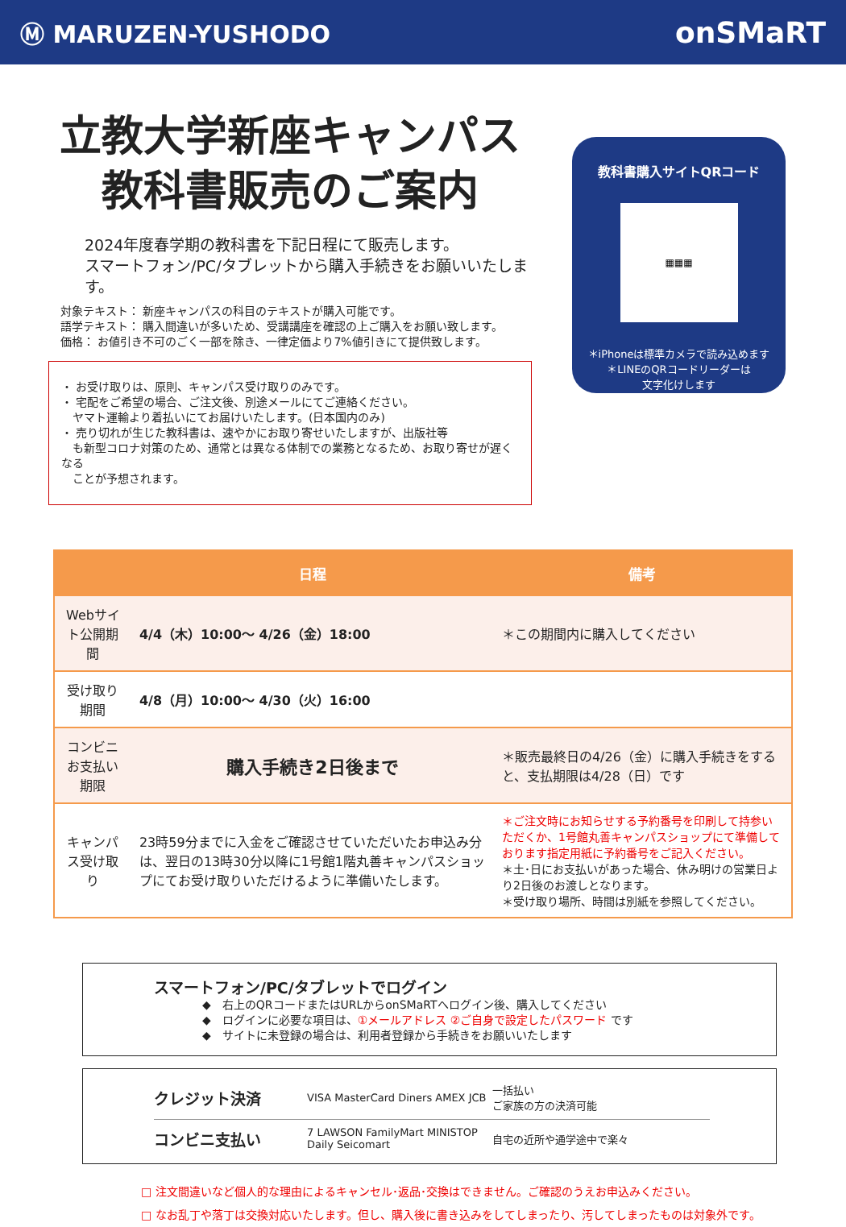Ⓜ MARUZEN-YUSHODO
onSMaRT
立教大学新座キャンパス
教科書販売のご案内
2024年度春学期の教科書を下記日程にて販売します。
スマートフォン/PC/タブレットから購入手続きをお願いいたします。
対象テキスト： 新座キャンパスの科目のテキストが購入可能です。
語学テキスト： 購入間違いが多いため、受講講座を確認の上ご購入をお願い致します。
価格： お値引き不可のごく一部を除き、一律定価より7%値引きにて提供致します。
・ お受け取りは、原則、キャンパス受け取りのみです。
・ 宅配をご希望の場合、ご注文後、別途メールにてご連絡ください。
　ヤマト運輸より着払いにてお届けいたします。(日本国内のみ)
・ 売り切れが生じた教科書は、速やかにお取り寄せいたしますが、出版社等
　も新型コロナ対策のため、通常とは異なる体制での業務となるため、お取り寄せが遅くなる
　ことが予想されます。
教科書購入サイトQRコード
▦▦▦
＊iPhoneは標準カメラで読み込めます
＊LINEのQRコードリーダーは
文字化けします
| | 日程 | 備考 |
| --- | --- | --- |
| Webサイト公開期間 | 4/4（木）10:00～ 4/26（金）18:00 | ＊この期間内に購入してください |
| 受け取り期間 | 4/8（月）10:00～ 4/30（火）16:00 | |
| コンビニお支払い期限 | 購入手続き2日後まで | ＊販売最終日の4/26（金）に購入手続きをすると、支払期限は4/28（日）です |
| キャンパス受け取り | 23時59分までに入金をご確認させていただいたお申込み分は、翌日の13時30分以降に1号館1階丸善キャンパスショップにてお受け取りいただけるように準備いたします。 | ＊ご注文時にお知らせする予約番号を印刷して持参いただくか、1号館丸善キャンパスショップにて準備しております指定用紙に予約番号をご記入ください。 ＊土･日にお支払いがあった場合、休み明けの営業日より2日後のお渡しとなります。 ＊受け取り場所、時間は別紙を参照してください。 |
スマートフォン/PC/タブレットでログイン
◆　右上のQRコードまたはURLからonSMaRTへログイン後、購入してください
◆　ログインに必要な項目は、①メールアドレス ②ご自身で設定したパスワード です
◆　サイトに未登録の場合は、利用者登録から手続きをお願いいたします
クレジット決済 VISA MasterCard Diners AMEX JCB 一括払い
ご家族の方の決済可能
コンビニ支払い 7 LAWSON FamilyMart MINISTOP Daily Seicomart 自宅の近所や通学途中で楽々
□ 注文間違いなど個人的な理由によるキャンセル･返品･交換はできません。ご確認のうえお申込みください。
□ なお乱丁や落丁は交換対応いたします。但し、購入後に書き込みをしてしまったり、汚してしまったものは対象外です。